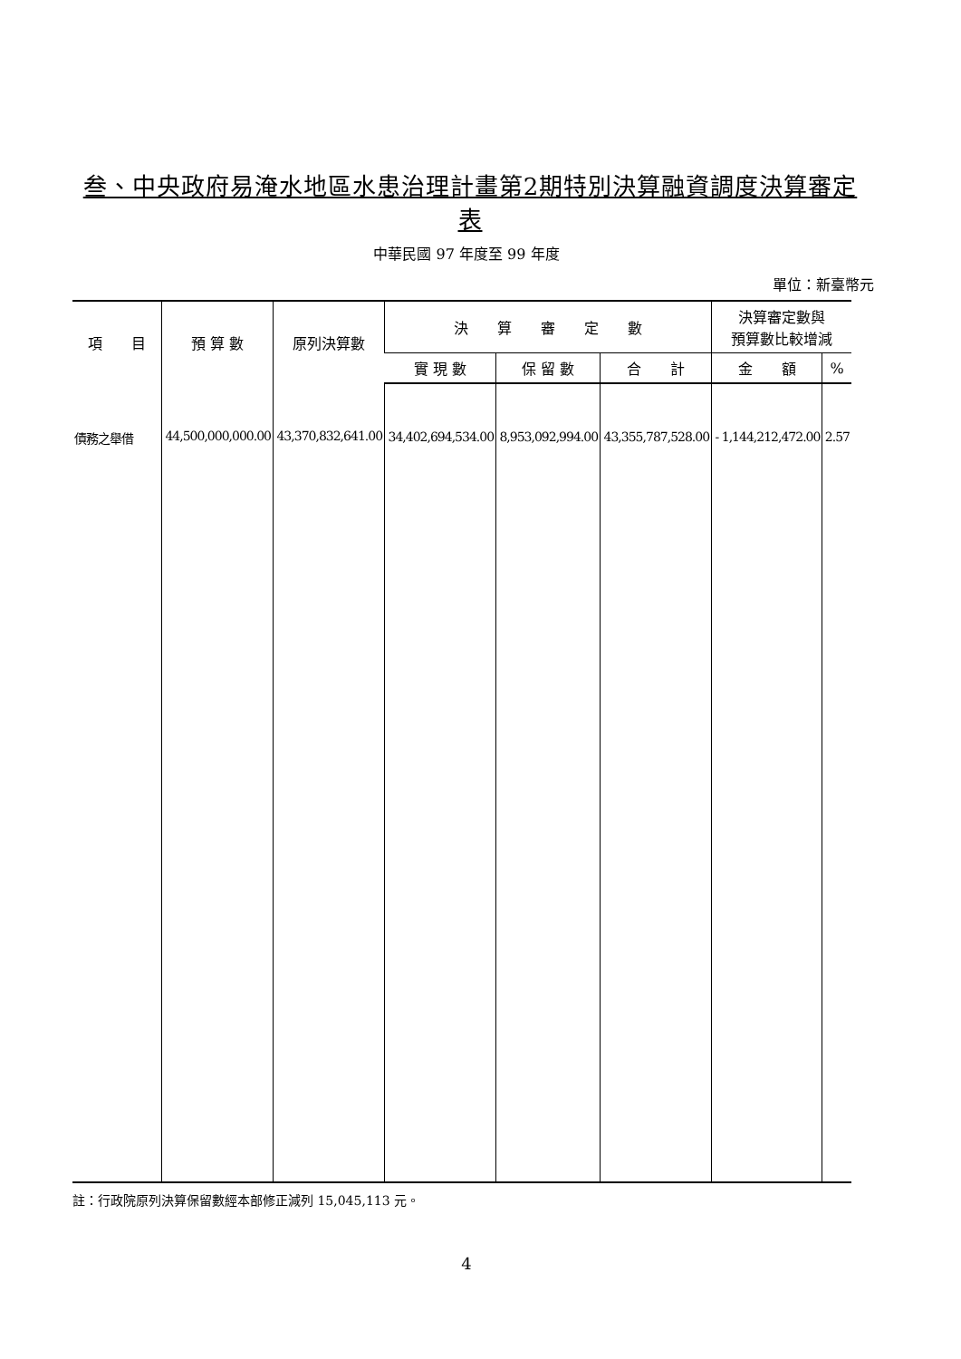叁、中央政府易淹水地區水患治理計畫第2期特別決算融資調度決算審定表
中華民國 97 年度至 99 年度
單位：新臺幣元
| 項 目 | 預 算 數 | 原列決算數 | 決 算 審 定 數 | | | 決算審定數與 預算數比較增減 | |
| --- | --- | --- | --- | --- | --- | --- | --- |
| | | | 實 現 數 | 保 留 數 | 合 計 | 金 額 | % |
| 債務之舉借 | 44,500,000,000.00 | 43,370,832,641.00 | 34,402,694,534.00 | 8,953,092,994.00 | 43,355,787,528.00 | - 1,144,212,472.00 | 2.57 |
註：行政院原列決算保留數經本部修正減列 15,045,113 元。
4